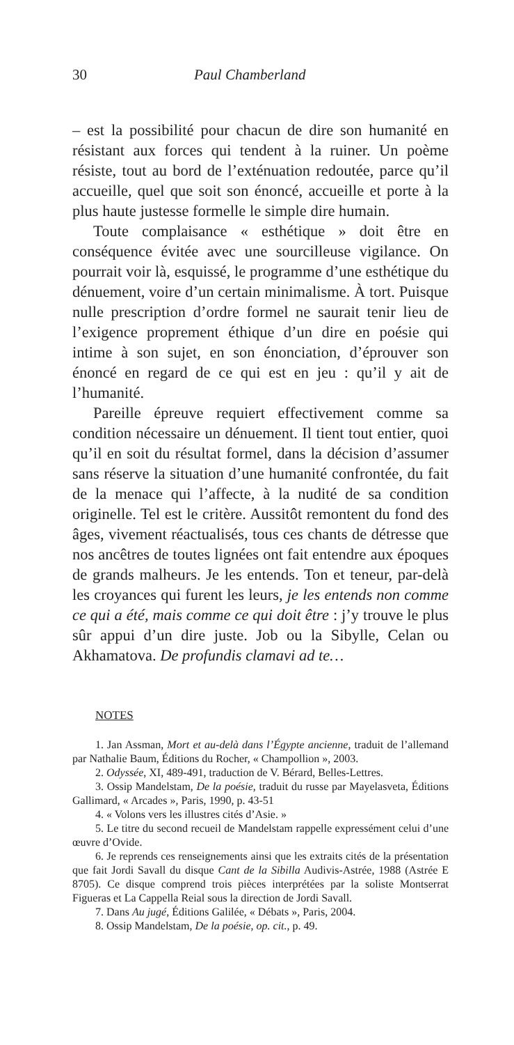30 Paul Chamberland
– est la possibilité pour chacun de dire son humanité en résistant aux forces qui tendent à la ruiner. Un poème résiste, tout au bord de l’exténuation redoutée, parce qu’il accueille, quel que soit son énoncé, accueille et porte à la plus haute justesse formelle le simple dire humain.
Toute complaisance « esthétique » doit être en conséquence évitée avec une sourcilleuse vigilance. On pourrait voir là, esquissé, le programme d’une esthétique du dénuement, voire d’un certain minimalisme. À tort. Puisque nulle prescription d’ordre formel ne saurait tenir lieu de l’exigence proprement éthique d’un dire en poésie qui intime à son sujet, en son énonciation, d’éprouver son énoncé en regard de ce qui est en jeu : qu’il y ait de l’humanité.
Pareille épreuve requiert effectivement comme sa condition nécessaire un dénuement. Il tient tout entier, quoi qu’il en soit du résultat formel, dans la décision d’assumer sans réserve la situation d’une humanité confrontée, du fait de la menace qui l’affecte, à la nudité de sa condition originelle. Tel est le critère. Aussitôt remontent du fond des âges, vivement réactualisés, tous ces chants de détresse que nos ancêtres de toutes lignées ont fait entendre aux époques de grands malheurs. Je les entends. Ton et teneur, par-delà les croyances qui furent les leurs, je les entends non comme ce qui a été, mais comme ce qui doit être : j’y trouve le plus sûr appui d’un dire juste. Job ou la Sibylle, Celan ou Akhamatova. De profundis clamavi ad te…
NOTES
1. Jan Assman, Mort et au-delà dans l’Égypte ancienne, traduit de l’allemand par Nathalie Baum, Éditions du Rocher, « Champollion », 2003.
2. Odyssée, XI, 489-491, traduction de V. Bérard, Belles-Lettres.
3. Ossip Mandelstam, De la poésie, traduit du russe par Mayelasveta, Éditions Gallimard, « Arcades », Paris, 1990, p. 43-51
4. « Volons vers les illustres cités d’Asie. »
5. Le titre du second recueil de Mandelstam rappelle expressément celui d’une œuvre d’Ovide.
6. Je reprends ces renseignements ainsi que les extraits cités de la présentation que fait Jordi Savall du disque Cant de la Sibilla Audivis-Astrée, 1988 (Astrée E 8705). Ce disque comprend trois pièces interprétées par la soliste Montserrat Figueras et La Cappella Reial sous la direction de Jordi Savall.
7. Dans Au jugé, Éditions Galilée, « Débats », Paris, 2004.
8. Ossip Mandelstam, De la poésie, op. cit., p. 49.